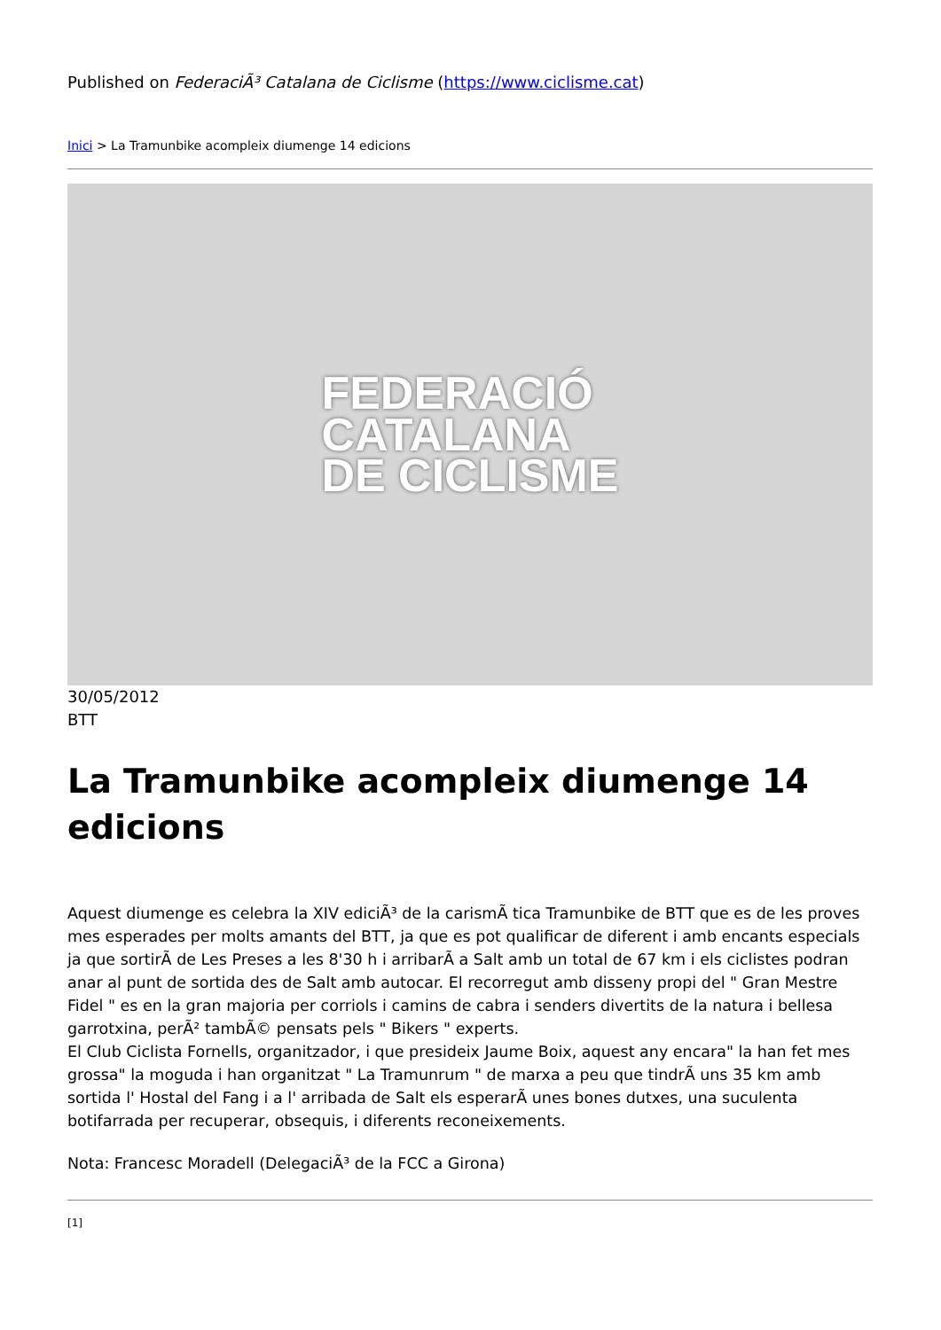Published on FederaciÃ³ Catalana de Ciclisme (https://www.ciclisme.cat)
Inici > La Tramunbike acompleix diumenge 14 edicions
FEDERACIÓ
CATALANA
DE CICLISME
30/05/2012
BTT
La Tramunbike acompleix diumenge 14 edicions
Aquest diumenge es celebra la XIV ediciÃ³ de la carismÃ tica Tramunbike de BTT que es de les proves mes esperades per molts amants del BTT, ja que es pot qualificar de diferent i amb encants especials ja que sortirÃ de Les Preses a les 8'30 h i arribarÃ a Salt amb un total de 67 km i els ciclistes podran anar al punt de sortida des de Salt amb autocar. El recorregut amb disseny propi del " Gran Mestre Fidel " es en la gran majoria per corriols i camins de cabra i senders divertits de la natura i bellesa garrotxina, perÃ² tambÃ© pensats pels " Bikers " experts.
El Club Ciclista Fornells, organitzador, i que presideix Jaume Boix, aquest any encara" la han fet mes grossa" la moguda i han organitzat " La Tramunrum " de marxa a peu que tindrÃ uns 35 km amb sortida l' Hostal del Fang i a l' arribada de Salt els esperarÃ unes bones dutxes, una suculenta botifarrada per recuperar, obsequis, i diferents reconeixements.
Nota: Francesc Moradell (DelegaciÃ³ de la FCC a Girona)
[1]